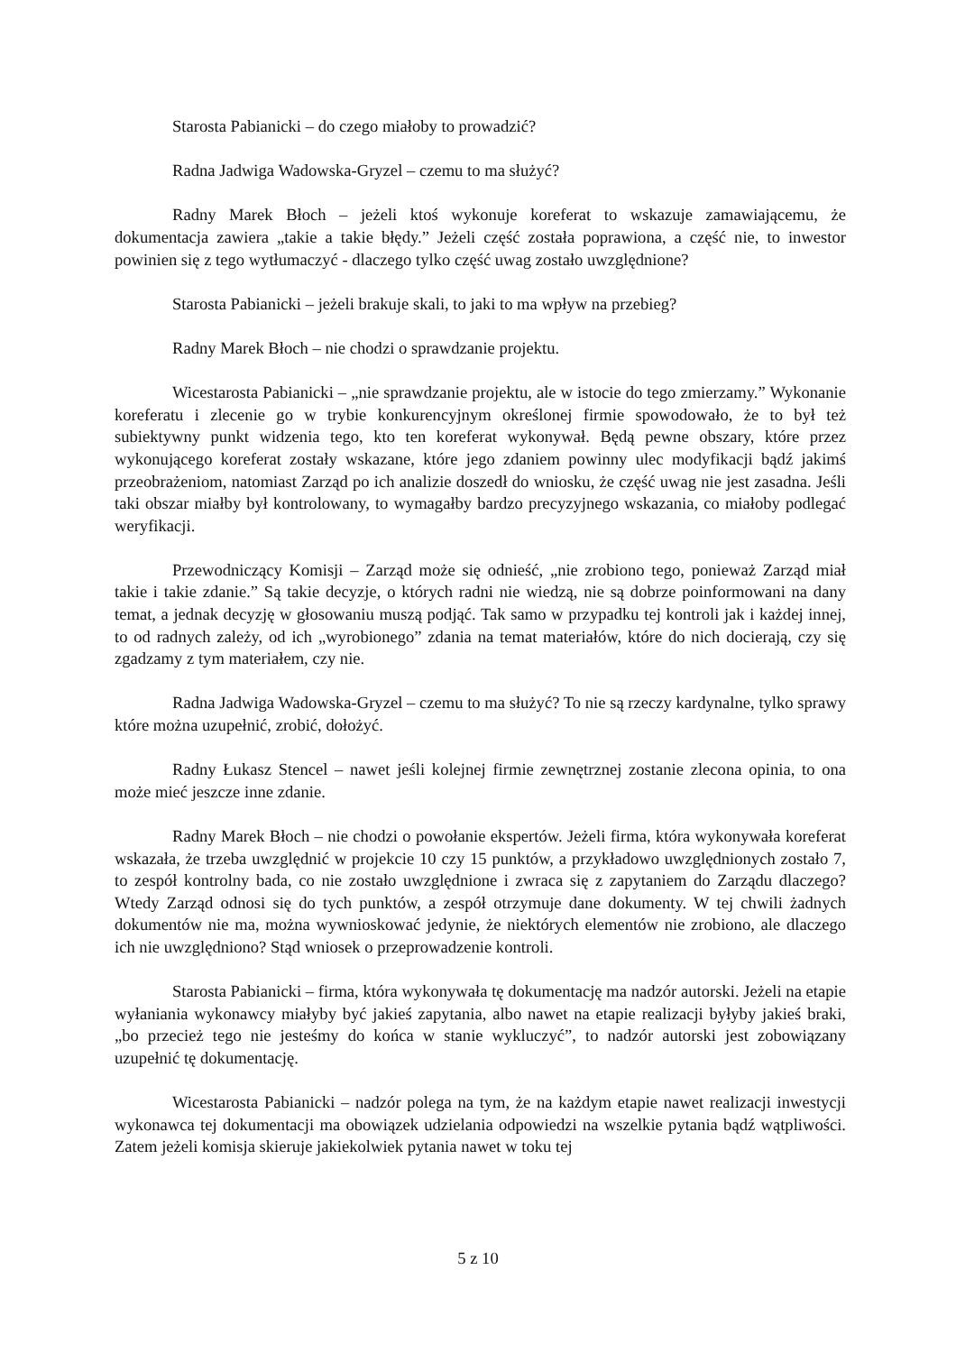Starosta Pabianicki – do czego miałoby to prowadzić?
Radna Jadwiga Wadowska-Gryzel – czemu to ma służyć?
Radny Marek Błoch – jeżeli ktoś wykonuje koreferat to wskazuje zamawiającemu, że dokumentacja zawiera „takie a takie błędy.” Jeżeli część została poprawiona, a część nie, to inwestor powinien się z tego wytłumaczyć - dlaczego tylko część uwag zostało uwzględnione?
Starosta Pabianicki – jeżeli brakuje skali, to jaki to ma wpływ na przebieg?
Radny Marek Błoch – nie chodzi o sprawdzanie projektu.
Wicestarosta Pabianicki – „nie sprawdzanie projektu, ale w istocie do tego zmierzamy.” Wykonanie koreferatu i zlecenie go w trybie konkurencyjnym określonej firmie spowodowało, że to był też subiektywny punkt widzenia tego, kto ten koreferat wykonywał. Będą pewne obszary, które przez wykonującego koreferat zostały wskazane, które jego zdaniem powinny ulec modyfikacji bądź jakimś przeobrażeniom, natomiast Zarząd po ich analizie doszedł do wniosku, że część uwag nie jest zasadna. Jeśli taki obszar miałby był kontrolowany, to wymagałby bardzo precyzyjnego wskazania, co miałoby podlegać weryfikacji.
Przewodniczący Komisji – Zarząd może się odnieść, „nie zrobiono tego, ponieważ Zarząd miał takie i takie zdanie.” Są takie decyzje, o których radni nie wiedzą, nie są dobrze poinformowani na dany temat, a jednak decyzję w głosowaniu muszą podjąć. Tak samo w przypadku tej kontroli jak i każdej innej, to od radnych zależy, od ich „wyrobionego” zdania na temat materiałów, które do nich docierają, czy się zgadzamy z tym materiałem, czy nie.
Radna Jadwiga Wadowska-Gryzel – czemu to ma służyć? To nie są rzeczy kardynalne, tylko sprawy które można uzupełnić, zrobić, dołożyć.
Radny Łukasz Stencel – nawet jeśli kolejnej firmie zewnętrznej zostanie zlecona opinia, to ona może mieć jeszcze inne zdanie.
Radny Marek Błoch – nie chodzi o powołanie ekspertów. Jeżeli firma, która wykonywała koreferat wskazała, że trzeba uwzględnić w projekcie 10 czy 15 punktów, a przykładowo uwzględnionych zostało 7, to zespół kontrolny bada, co nie zostało uwzględnione i zwraca się z zapytaniem do Zarządu dlaczego? Wtedy Zarząd odnosi się do tych punktów, a zespół otrzymuje dane dokumenty. W tej chwili żadnych dokumentów nie ma, można wywnioskować jedynie, że niektórych elementów nie zrobiono, ale dlaczego ich nie uwzględniono? Stąd wniosek o przeprowadzenie kontroli.
Starosta Pabianicki – firma, która wykonywała tę dokumentację ma nadzór autorski. Jeżeli na etapie wyłaniania wykonawcy miałyby być jakieś zapytania, albo nawet na etapie realizacji byłyby jakieś braki, „bo przecież tego nie jesteśmy do końca w stanie wykluczyć”, to nadzór autorski jest zobowiązany uzupełnić tę dokumentację.
Wicestarosta Pabianicki – nadzór polega na tym, że na każdym etapie nawet realizacji inwestycji wykonawca tej dokumentacji ma obowiązek udzielania odpowiedzi na wszelkie pytania bądź wątpliwości. Zatem jeżeli komisja skieruje jakiekolwiek pytania nawet w toku tej
5 z 10